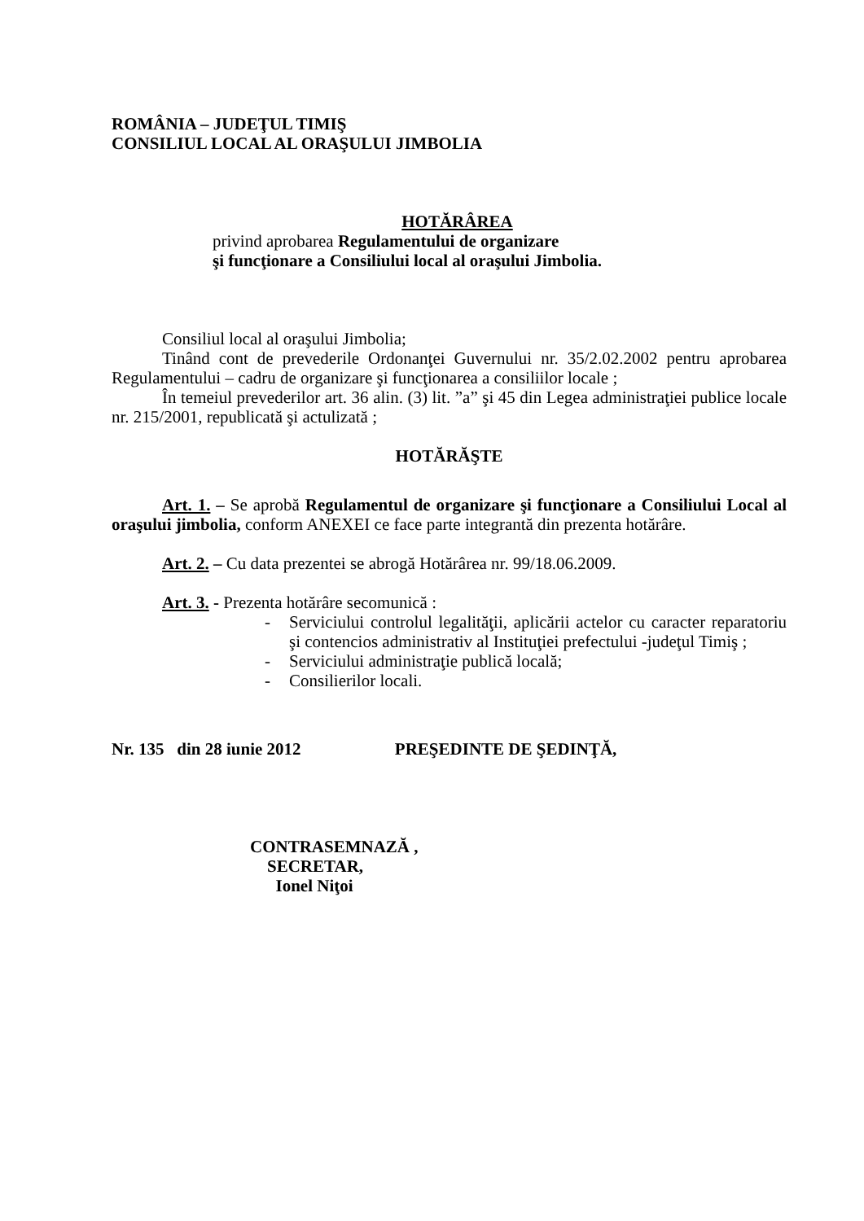ROMÂNIA – JUDEŢUL TIMIŞ
CONSILIUL LOCAL AL ORAŞULUI JIMBOLIA
HOTĂRÂREA
privind aprobarea Regulamentului de organizare
şi funcţionare a Consiliului local al oraşului Jimbolia.
Consiliul local al oraşului Jimbolia;
Tinând cont de prevederile Ordonanţei Guvernului nr. 35/2.02.2002 pentru aprobarea Regulamentului – cadru de organizare şi funcţionarea a consiliilor locale ;
În temeiul prevederilor art. 36 alin. (3) lit. ”a” şi 45 din Legea administraţiei publice locale nr. 215/2001, republicată şi actulizată ;
HOTĂRĂŞTE
Art. 1. – Se aprobă Regulamentul de organizare şi funcţionare a Consiliului Local al oraşului jimbolia, conform ANEXEI ce face parte integrantă din prezenta hotărâre.
Art. 2. – Cu data prezentei se abrogă Hotărârea nr. 99/18.06.2009.
Art. 3. - Prezenta hotărâre secomunică :
- Serviciului controlul legalităţii, aplicării actelor cu caracter reparatoriu şi contencios administrativ al Instituţiei prefectului -judeţul Timiş ;
- Serviciului administraţie publică locală;
- Consilierilor locali.
Nr. 135 din 28 iunie 2012 PREŞEDINTE DE ŞEDINŢĂ,
CONTRASEMNAZĂ ,
SECRETAR,
Ionel Niţoi